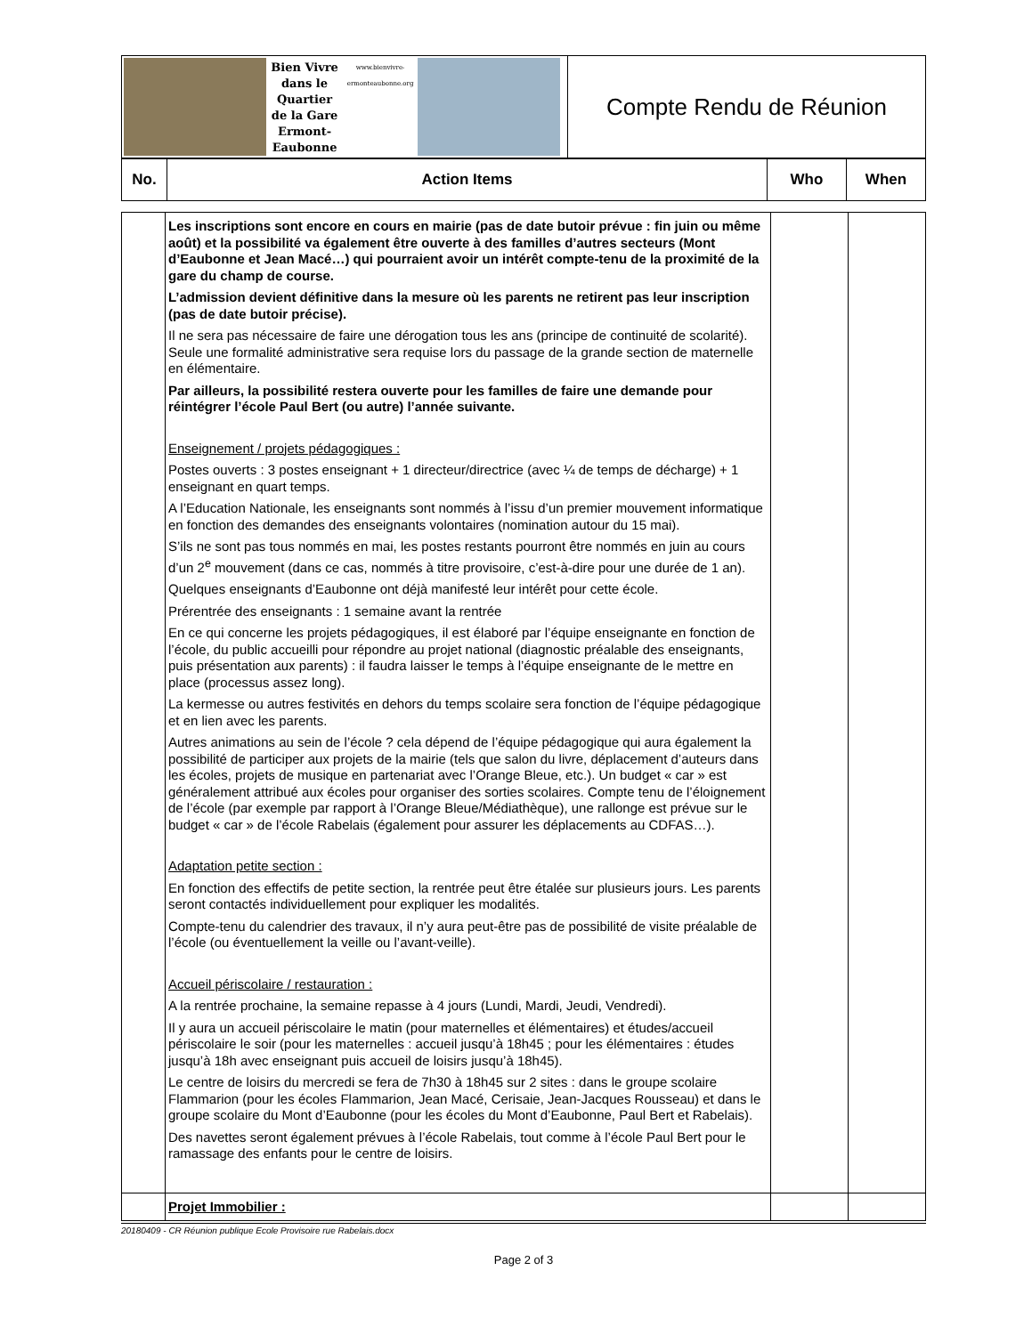| Bien Vivre dans le Quartier de la Gare Ermont-Eaubonne www.bienvivre-ermonteaubonne.org | Compte Rendu de Réunion |
| No. | Action Items | Who | When |
| --- | --- | --- | --- |
| | Les inscriptions sont encore en cours en mairie (pas de date butoir prévue : fin juin ou même août) et la possibilité va également être ouverte à des familles d’autres secteurs (Mont d’Eaubonne et Jean Macé…) qui pourraient avoir un intérêt compte-tenu de la proximité de la gare du champ de course. L’admission devient définitive dans la mesure où les parents ne retirent pas leur inscription (pas de date butoir précise). Il ne sera pas nécessaire de faire une dérogation tous les ans (principe de continuité de scolarité). Seule une formalité administrative sera requise lors du passage de la grande section de maternelle en élémentaire. Par ailleurs, la possibilité restera ouverte pour les familles de faire une demande pour réintégrer l’école Paul Bert (ou autre) l’année suivante. Enseignement / projets pédagogiques : Postes ouverts : 3 postes enseignant + 1 directeur/directrice (avec ¼ de temps de décharge) + 1 enseignant en quart temps. A l’Education Nationale, les enseignants sont nommés à l’issu d’un premier mouvement informatique en fonction des demandes des enseignants volontaires (nomination autour du 15 mai). S’ils ne sont pas tous nommés en mai, les postes restants pourront être nommés en juin au cours d’un 2<sup>e</sup> mouvement (dans ce cas, nommés à titre provisoire, c’est-à-dire pour une durée de 1 an). Quelques enseignants d’Eaubonne ont déjà manifesté leur intérêt pour cette école. Prérentrée des enseignants : 1 semaine avant la rentrée En ce qui concerne les projets pédagogiques, il est élaboré par l’équipe enseignante en fonction de l’école, du public accueilli pour répondre au projet national (diagnostic préalable des enseignants, puis présentation aux parents) : il faudra laisser le temps à l’équipe enseignante de le mettre en place (processus assez long). La kermesse ou autres festivités en dehors du temps scolaire sera fonction de l’équipe pédagogique et en lien avec les parents. Autres animations au sein de l’école ? cela dépend de l’équipe pédagogique qui aura également la possibilité de participer aux projets de la mairie (tels que salon du livre, déplacement d’auteurs dans les écoles, projets de musique en partenariat avec l’Orange Bleue, etc.). Un budget « car » est généralement attribué aux écoles pour organiser des sorties scolaires. Compte tenu de l’éloignement de l’école (par exemple par rapport à l’Orange Bleue/Médiathèque), une rallonge est prévue sur le budget « car » de l’école Rabelais (également pour assurer les déplacements au CDFAS…). Adaptation petite section : En fonction des effectifs de petite section, la rentrée peut être étalée sur plusieurs jours. Les parents seront contactés individuellement pour expliquer les modalités. Compte-tenu du calendrier des travaux, il n’y aura peut-être pas de possibilité de visite préalable de l’école (ou éventuellement la veille ou l’avant-veille). Accueil périscolaire / restauration : A la rentrée prochaine, la semaine repasse à 4 jours (Lundi, Mardi, Jeudi, Vendredi). Il y aura un accueil périscolaire le matin (pour maternelles et élémentaires) et études/accueil périscolaire le soir (pour les maternelles : accueil jusqu’à 18h45 ; pour les élémentaires : études jusqu’à 18h avec enseignant puis accueil de loisirs jusqu’à 18h45). Le centre de loisirs du mercredi se fera de 7h30 à 18h45 sur 2 sites : dans le groupe scolaire Flammarion (pour les écoles Flammarion, Jean Macé, Cerisaie, Jean-Jacques Rousseau) et dans le groupe scolaire du Mont d’Eaubonne (pour les écoles du Mont d’Eaubonne, Paul Bert et Rabelais). Des navettes seront également prévues à l’école Rabelais, tout comme à l’école Paul Bert pour le ramassage des enfants pour le centre de loisirs. | | |
| | Projet Immobilier : | | |
20180409 - CR Réunion publique Ecole Provisoire rue Rabelais.docx
Page 2 of 3